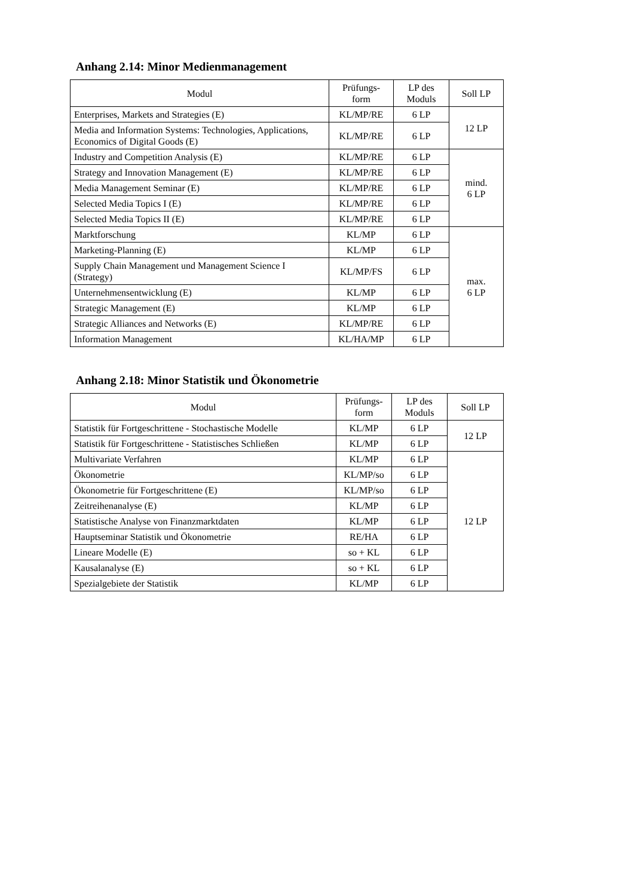Anhang 2.14: Minor Medienmanagement
| Modul | Prüfungs- form | LP des Moduls | Soll LP |
| --- | --- | --- | --- |
| Enterprises, Markets and Strategies (E) | KL/MP/RE | 6 LP | 12 LP |
| Media and Information Systems: Technologies, Applications, Economics of Digital Goods (E) | KL/MP/RE | 6 LP | |
| Industry and Competition Analysis (E) | KL/MP/RE | 6 LP | mind. 6 LP |
| Strategy and Innovation Management (E) | KL/MP/RE | 6 LP | |
| Media Management Seminar (E) | KL/MP/RE | 6 LP | |
| Selected Media Topics I (E) | KL/MP/RE | 6 LP | |
| Selected Media Topics II (E) | KL/MP/RE | 6 LP | |
| Marktforschung | KL/MP | 6 LP | max. 6 LP |
| Marketing-Planning (E) | KL/MP | 6 LP | |
| Supply Chain Management und Management Science I (Strategy) | KL/MP/FS | 6 LP | |
| Unternehmensentwicklung (E) | KL/MP | 6 LP | |
| Strategic Management (E) | KL/MP | 6 LP | |
| Strategic Alliances and Networks (E) | KL/MP/RE | 6 LP | |
| Information Management | KL/HA/MP | 6 LP | |
Anhang 2.18: Minor Statistik und Ökonometrie
| Modul | Prüfungs- form | LP des Moduls | Soll LP |
| --- | --- | --- | --- |
| Statistik für Fortgeschrittene - Stochastische Modelle | KL/MP | 6 LP | 12 LP |
| Statistik für Fortgeschrittene - Statistisches Schließen | KL/MP | 6 LP | |
| Multivariate Verfahren | KL/MP | 6 LP | 12 LP |
| Ökonometrie | KL/MP/so | 6 LP | |
| Ökonometrie für Fortgeschrittene (E) | KL/MP/so | 6 LP | |
| Zeitreihenanalyse (E) | KL/MP | 6 LP | |
| Statistische Analyse von Finanzmarktdaten | KL/MP | 6 LP | |
| Hauptseminar Statistik und Ökonometrie | RE/HA | 6 LP | |
| Lineare Modelle (E) | so + KL | 6 LP | |
| Kausalanalyse (E) | so + KL | 6 LP | |
| Spezialgebiete der Statistik | KL/MP | 6 LP | |